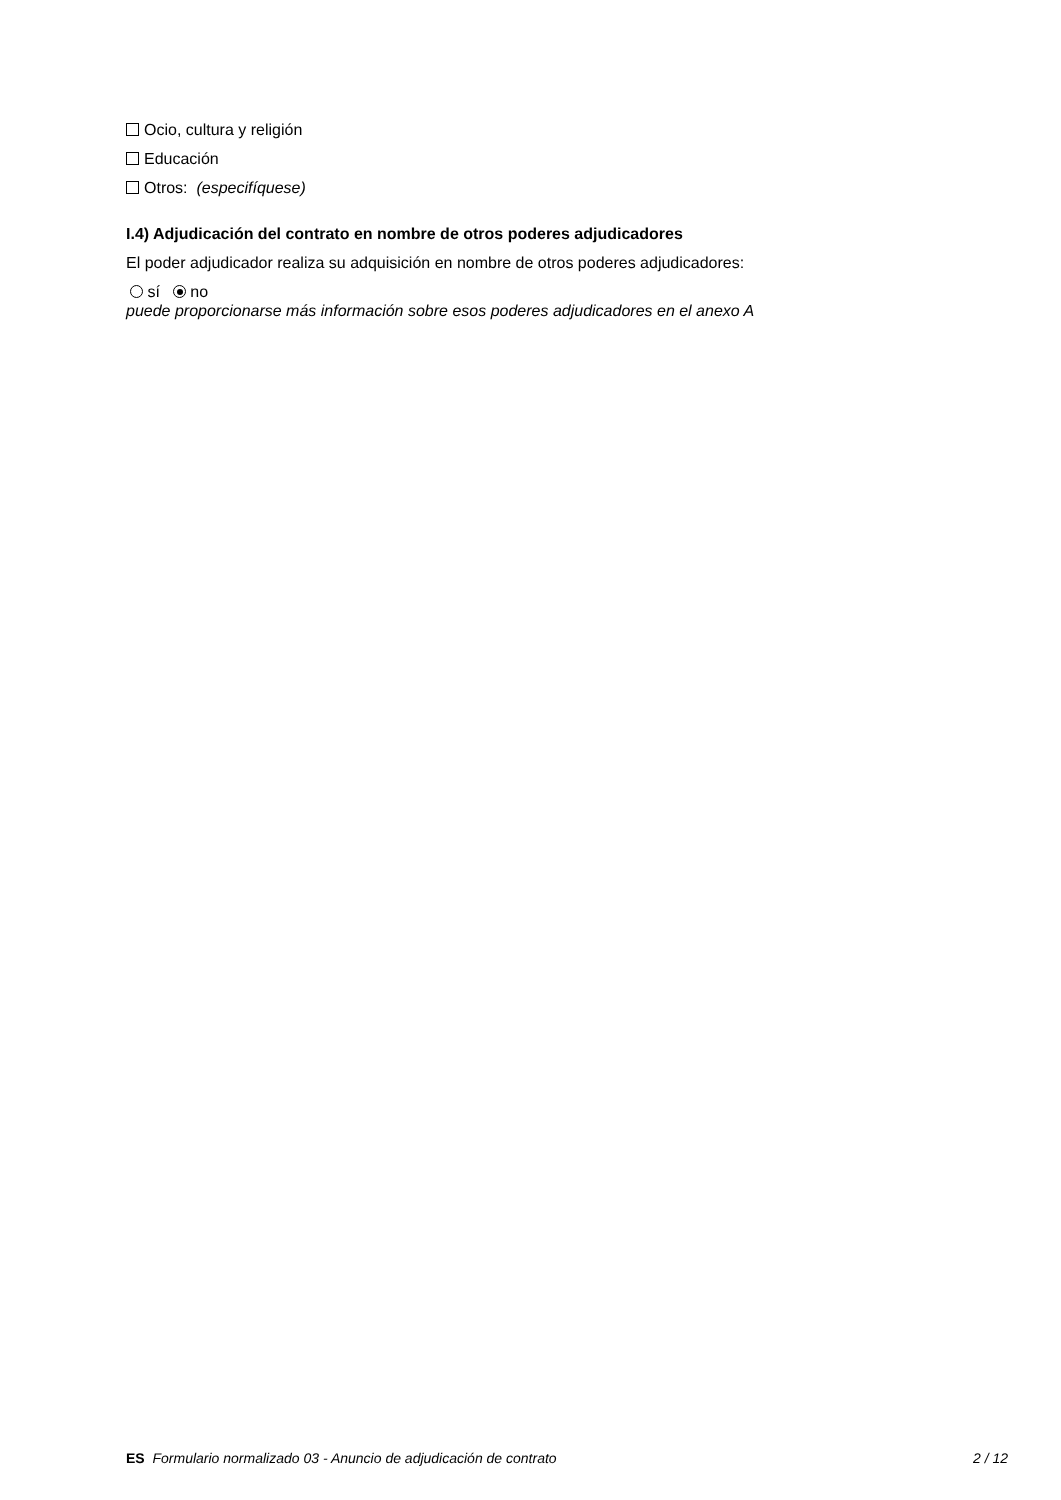Ocio, cultura y religión
Educación
Otros: (especifíquese)
I.4) Adjudicación del contrato en nombre de otros poderes adjudicadores
El poder adjudicador realiza su adquisición en nombre de otros poderes adjudicadores:
sí no
puede proporcionarse más información sobre esos poderes adjudicadores en el anexo A
ES Formulario normalizado 03 - Anuncio de adjudicación de contrato 2 / 12